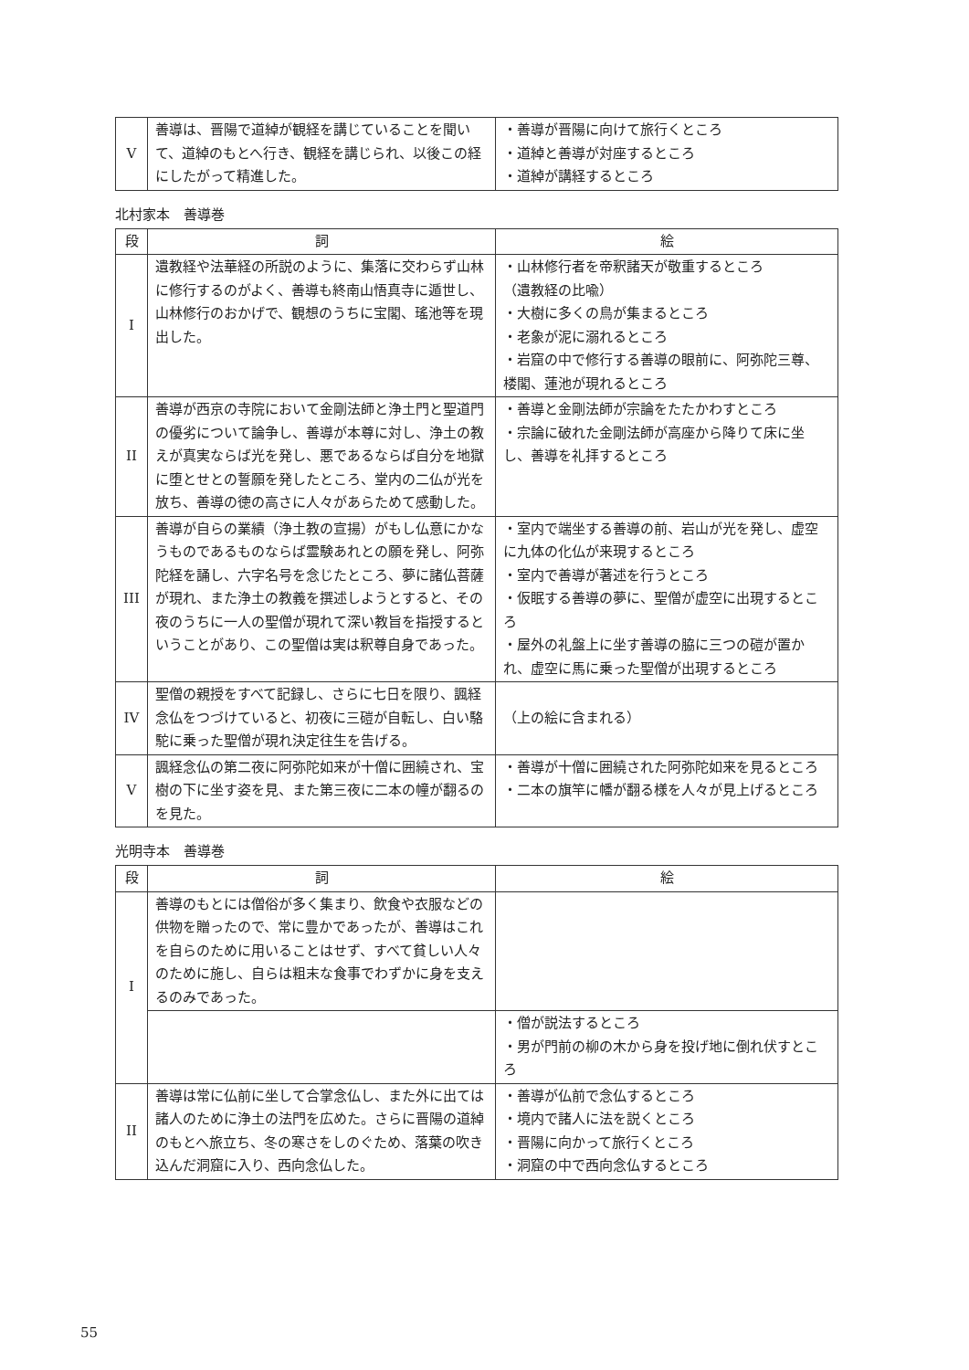| V | 善導は、晋陽で道綽が観経を講じていることを聞いて、道綽のもとへ行き、観経を講じられ、以後この経にしたがって精進した。 | ・善導が晋陽に向けて旅行くところ ・道綽と善導が対座するところ ・道綽が講経するところ |
北村家本　善導巻
| 段 | 詞 | 絵 |
| --- | --- | --- |
| I | 遺教経や法華経の所説のように、集落に交わらず山林に修行するのがよく、善導も終南山悟真寺に遁世し、山林修行のおかげで、観想のうちに宝閣、瑤池等を現出した。 | ・山林修行者を帝釈諸天が敬重するところ （遺教経の比喩） ・大樹に多くの鳥が集まるところ ・老象が泥に溺れるところ ・岩窟の中で修行する善導の眼前に、阿弥陀三尊、楼閣、蓮池が現れるところ |
| II | 善導が西京の寺院において金剛法師と浄土門と聖道門の優劣について論争し、善導が本尊に対し、浄土の教えが真実ならば光を発し、悪であるならば自分を地獄に堕とせとの誓願を発したところ、堂内の二仏が光を放ち、善導の徳の高さに人々があらためて感動した。 | ・善導と金剛法師が宗論をたたかわすところ ・宗論に破れた金剛法師が高座から降りて床に坐し、善導を礼拝するところ |
| III | 善導が自らの業績（浄土教の宣揚）がもし仏意にかなうものであるものならば霊験あれとの願を発し、阿弥陀経を誦し、六字名号を念じたところ、夢に諸仏菩薩が現れ、また浄土の教義を撰述しようとすると、その夜のうちに一人の聖僧が現れて深い教旨を指授するということがあり、この聖僧は実は釈尊自身であった。 | ・室内で端坐する善導の前、岩山が光を発し、虚空に九体の化仏が来現するところ ・室内で善導が著述を行うところ ・仮眠する善導の夢に、聖僧が虚空に出現するところ ・屋外の礼盤上に坐す善導の脇に三つの磑が置かれ、虚空に馬に乗った聖僧が出現するところ |
| IV | 聖僧の親授をすべて記録し、さらに七日を限り、諷経念仏をつづけていると、初夜に三磑が自転し、白い駱駝に乗った聖僧が現れ決定往生を告げる。 | （上の絵に含まれる） |
| V | 諷経念仏の第二夜に阿弥陀如来が十僧に囲繞され、宝樹の下に坐す姿を見、また第三夜に二本の幢が翻るのを見た。 | ・善導が十僧に囲繞された阿弥陀如来を見るところ ・二本の旗竿に幡が翻る様を人々が見上げるところ |
光明寺本　善導巻
| 段 | 詞 | 絵 |
| --- | --- | --- |
| I | 善導のもとには僧俗が多く集まり、飲食や衣服などの供物を贈ったので、常に豊かであったが、善導はこれを自らのために用いることはせず、すべて貧しい人々のために施し、自らは粗末な食事でわずかに身を支えるのみであった。 | |
| | | ・僧が説法するところ ・男が門前の柳の木から身を投げ地に倒れ伏すところ |
| II | 善導は常に仏前に坐して合掌念仏し、また外に出ては諸人のために浄土の法門を広めた。さらに晋陽の道綽のもとへ旅立ち、冬の寒さをしのぐため、落葉の吹き込んだ洞窟に入り、西向念仏した。 | ・善導が仏前で念仏するところ ・境内で諸人に法を説くところ ・晋陽に向かって旅行くところ ・洞窟の中で西向念仏するところ |
55